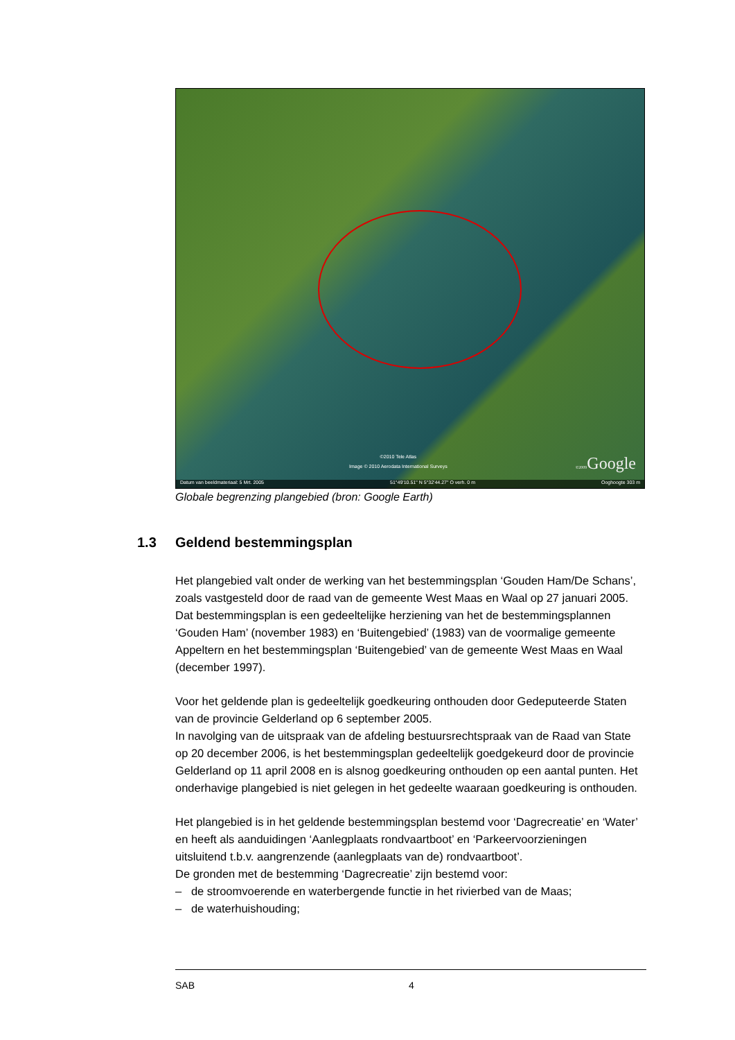©2010 Tele Atlas
Image © 2010 Aerodata International Surveys
©2009 Google
Datum van beeldmateriaal: 5 Mrt. 2005 51°49'10.51" N 5°32'44.27" O verh. 0 m Ooghoogte 303 m
Globale begrenzing plangebied (bron: Google Earth)
1.3 Geldend bestemmingsplan
Het plangebied valt onder de werking van het bestemmingsplan ‘Gouden Ham/De Schans’, zoals vastgesteld door de raad van de gemeente West Maas en Waal op 27 januari 2005. Dat bestemmingsplan is een gedeeltelijke herziening van het de bestemmingsplannen ‘Gouden Ham’ (november 1983) en ‘Buitengebied’ (1983) van de voormalige gemeente Appeltern en het bestemmingsplan ‘Buitengebied’ van de gemeente West Maas en Waal (december 1997).
Voor het geldende plan is gedeeltelijk goedkeuring onthouden door Gedeputeerde Staten van de provincie Gelderland op 6 september 2005.
In navolging van de uitspraak van de afdeling bestuursrechtspraak van de Raad van State op 20 december 2006, is het bestemmingsplan gedeeltelijk goedgekeurd door de provincie Gelderland op 11 april 2008 en is alsnog goedkeuring onthouden op een aantal punten. Het onderhavige plangebied is niet gelegen in het gedeelte waaraan goedkeuring is onthouden.
Het plangebied is in het geldende bestemmingsplan bestemd voor ‘Dagrecreatie’ en ‘Water’ en heeft als aanduidingen ‘Aanlegplaats rondvaartboot’ en ‘Parkeervoorzieningen uitsluitend t.b.v. aangrenzende (aanlegplaats van de) rondvaartboot’.
De gronden met de bestemming ‘Dagrecreatie’ zijn bestemd voor:
– de stroomvoerende en waterbergende functie in het rivierbed van de Maas;
– de waterhuishouding;
SAB 4